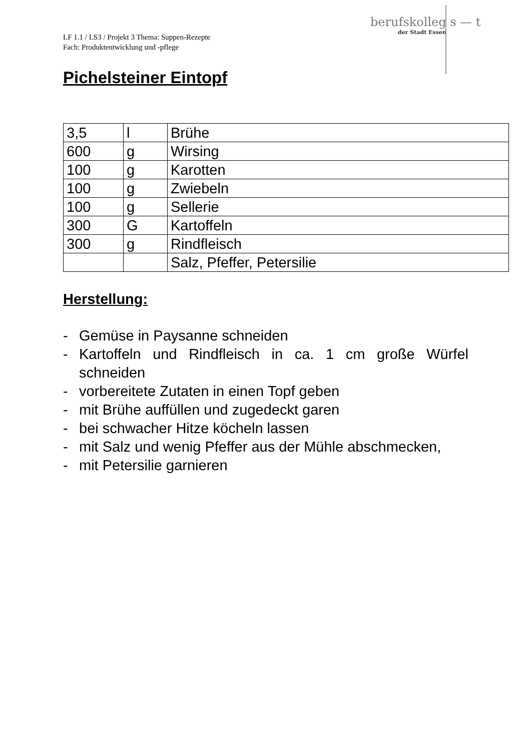berufskolleg s — t
der Stadt Essen
LF 1.1 / LS3 / Projekt 3 Thema: Suppen-Rezepte
Fach: Produktentwicklung und -pflege
Pichelsteiner Eintopf
| 3,5 | l | Brühe |
| 600 | g | Wirsing |
| 100 | g | Karotten |
| 100 | g | Zwiebeln |
| 100 | g | Sellerie |
| 300 | G | Kartoffeln |
| 300 | g | Rindfleisch |
| | | Salz, Pfeffer, Petersilie |
Herstellung:
- Gemüse in Paysanne schneiden
- Kartoffeln und Rindfleisch in ca. 1 cm große Würfel schneiden
- vorbereitete Zutaten in einen Topf geben
- mit Brühe auffüllen und zugedeckt garen
- bei schwacher Hitze köcheln lassen
- mit Salz und wenig Pfeffer aus der Mühle abschmecken,
- mit Petersilie garnieren